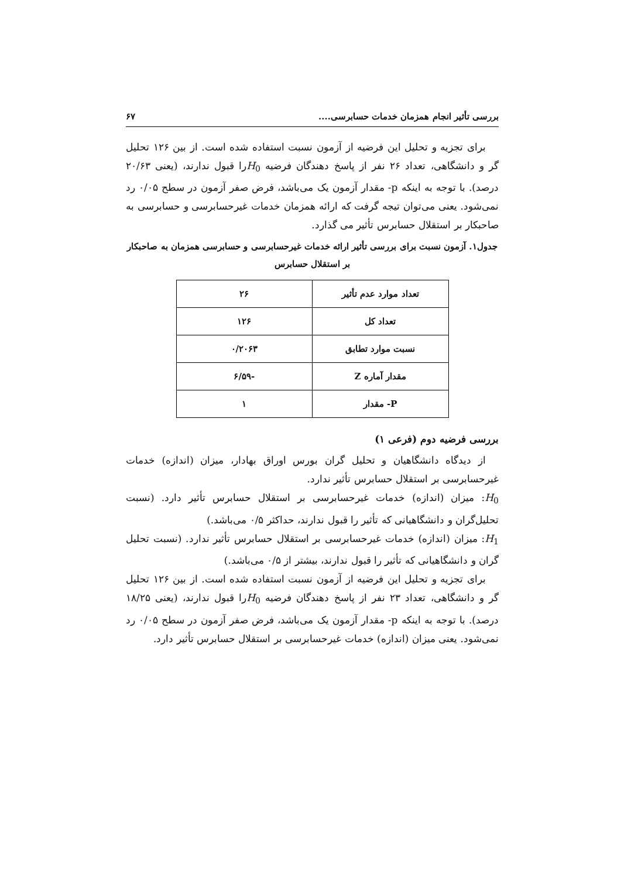بررسی تأثیر انجام همزمان خدمات حسابرسی.... ۶۷
برای تجزیه و تحلیل این فرضیه از آزمون نسبت استفاده شده است. از بین ۱۲۶ تحلیل گر و دانشگاهی، تعداد ۲۶ نفر از پاسخ دهندگان فرضیه H<sub>0</sub>را قبول ندارند، (یعنی ۲۰/۶۳ درصد). با توجه به اینکه p- مقدار آزمون یک می‌باشد، فرض صفر آزمون در سطح ۰/۰۵ رد نمی‌شود. یعنی می‌توان تیجه گرفت که ارائه همزمان خدمات غیرحسابرسی و حسابرسی به صاحبکار بر استقلال حسابرس تأثیر می گذارد.
جدول۱. آزمون نسبت برای بررسی تأثیر ارائه خدمات غیرحسابرسی و حسابرسی همزمان به صاحبکار بر استقلال حسابرس
| تعداد موارد عدم تأثیر | ۲۶ |
| تعداد کل | ۱۲۶ |
| نسبت موارد تطابق | ۰/۲۰۶۳ |
| مقدار آماره Z | -۶/۵۹ |
| P- مقدار | ۱ |
بررسی فرضیه دوم (فرعی ۱)
از دیدگاه دانشگاهیان و تحلیل گران بورس اوراق بهادار، میزان (اندازه) خدمات غیرحسابرسی بر استقلال حسابرس تأثیر ندارد.
H<sub>0</sub>: میزان (اندازه) خدمات غیرحسابرسی بر استقلال حسابرس تأثیر دارد. (نسبت تحلیل‌گران و دانشگاهیانی که تأثیر را قبول ندارند، حداکثر ۰/۵ می‌باشد.)
H<sub>1</sub>: میزان (اندازه) خدمات غیرحسابرسی بر استقلال حسابرس تأثیر ندارد. (نسبت تحلیل گران و دانشگاهیانی که تأثیر را قبول ندارند، بیشتر از ۰/۵ می‌باشد.)
برای تجزیه و تحلیل این فرضیه از آزمون نسبت استفاده شده است. از بین ۱۲۶ تحلیل گر و دانشگاهی، تعداد ۲۳ نفر از پاسخ دهندگان فرضیه H<sub>0</sub>را قبول ندارند، (یعنی ۱۸/۲۵ درصد). با توجه به اینکه p- مقدار آزمون یک می‌باشد، فرض صفر آزمون در سطح ۰/۰۵ رد نمی‌شود. یعنی میزان (اندازه) خدمات غیرحسابرسی بر استقلال حسابرس تأثیر دارد.